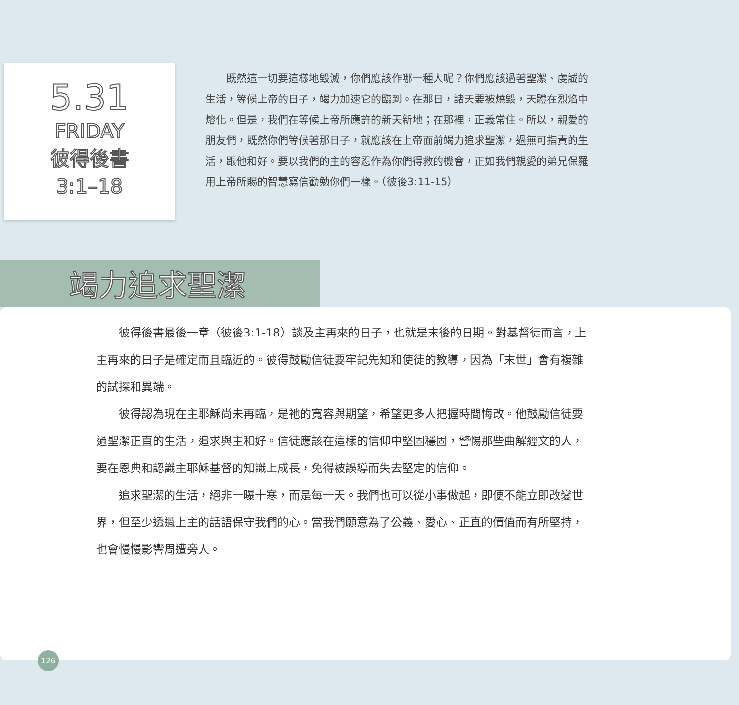5.31
FRIDAY
彼得後書
3:1–18
既然這一切要這樣地毀滅，你們應該作哪一種人呢？你們應該過著聖潔、虔誠的生活，等候上帝的日子，竭力加速它的臨到。在那日，諸天要被燒毀，天體在烈焰中熔化。但是，我們在等候上帝所應許的新天新地；在那裡，正義常住。所以，親愛的朋友們，既然你們等候著那日子，就應該在上帝面前竭力追求聖潔，過無可指責的生活，跟他和好。要以我們的主的容忍作為你們得救的機會，正如我們親愛的弟兄保羅用上帝所賜的智慧寫信勸勉你們一樣。（彼後3:11-15）
竭力追求聖潔
彼得後書最後一章（彼後3:1-18）談及主再來的日子，也就是末後的日期。對基督徒而言，上主再來的日子是確定而且臨近的。彼得鼓勵信徒要牢記先知和使徒的教導，因為「末世」會有複雜的試探和異端。
彼得認為現在主耶穌尚未再臨，是祂的寬容與期望，希望更多人把握時間悔改。他鼓勵信徒要過聖潔正直的生活，追求與主和好。信徒應該在這樣的信仰中堅固穩固，警惕那些曲解經文的人，要在恩典和認識主耶穌基督的知識上成長，免得被誤導而失去堅定的信仰。
追求聖潔的生活，絕非一曝十寒，而是每一天。我們也可以從小事做起，即便不能立即改變世界，但至少透過上主的話語保守我們的心。當我們願意為了公義、愛心、正直的價值而有所堅持，也會慢慢影響周遭旁人。
126